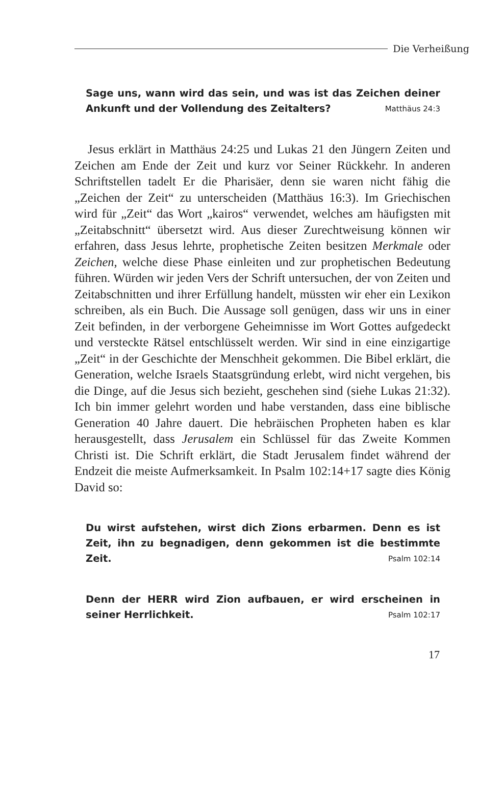Die Verheißung
Sage uns, wann wird das sein, und was ist das Zeichen deiner Ankunft und der Vollendung des Zeitalters? Matthäus 24:3
Jesus erklärt in Matthäus 24:25 und Lukas 21 den Jüngern Zeiten und Zeichen am Ende der Zeit und kurz vor Seiner Rückkehr. In anderen Schriftstellen tadelt Er die Pharisäer, denn sie waren nicht fähig die „Zeichen der Zeit“ zu unterscheiden (Matthäus 16:3). Im Griechischen wird für „Zeit“ das Wort „kairos“ verwendet, welches am häufigsten mit „Zeitabschnitt“ übersetzt wird. Aus dieser Zurechtweisung können wir erfahren, dass Jesus lehrte, prophetische Zeiten besitzen Merkmale oder Zeichen, welche diese Phase einleiten und zur prophetischen Bedeutung führen. Würden wir jeden Vers der Schrift untersuchen, der von Zeiten und Zeitabschnitten und ihrer Erfüllung handelt, müssten wir eher ein Lexikon schreiben, als ein Buch. Die Aussage soll genügen, dass wir uns in einer Zeit befinden, in der verborgene Geheimnisse im Wort Gottes aufgedeckt und versteckte Rätsel entschlüsselt werden. Wir sind in eine einzigartige „Zeit“ in der Geschichte der Menschheit gekommen. Die Bibel erklärt, die Generation, welche Israels Staatsgründung erlebt, wird nicht vergehen, bis die Dinge, auf die Jesus sich bezieht, geschehen sind (siehe Lukas 21:32). Ich bin immer gelehrt worden und habe verstanden, dass eine biblische Generation 40 Jahre dauert. Die hebräischen Propheten haben es klar herausgestellt, dass Jerusalem ein Schlüssel für das Zweite Kommen Christi ist. Die Schrift erklärt, die Stadt Jerusalem findet während der Endzeit die meiste Aufmerksamkeit. In Psalm 102:14+17 sagte dies König David so:
Du wirst aufstehen, wirst dich Zions erbarmen. Denn es ist Zeit, ihn zu begnadigen, denn gekommen ist die bestimmte Zeit. Psalm 102:14
Denn der HERR wird Zion aufbauen, er wird erscheinen in seiner Herrlichkeit. Psalm 102:17
17